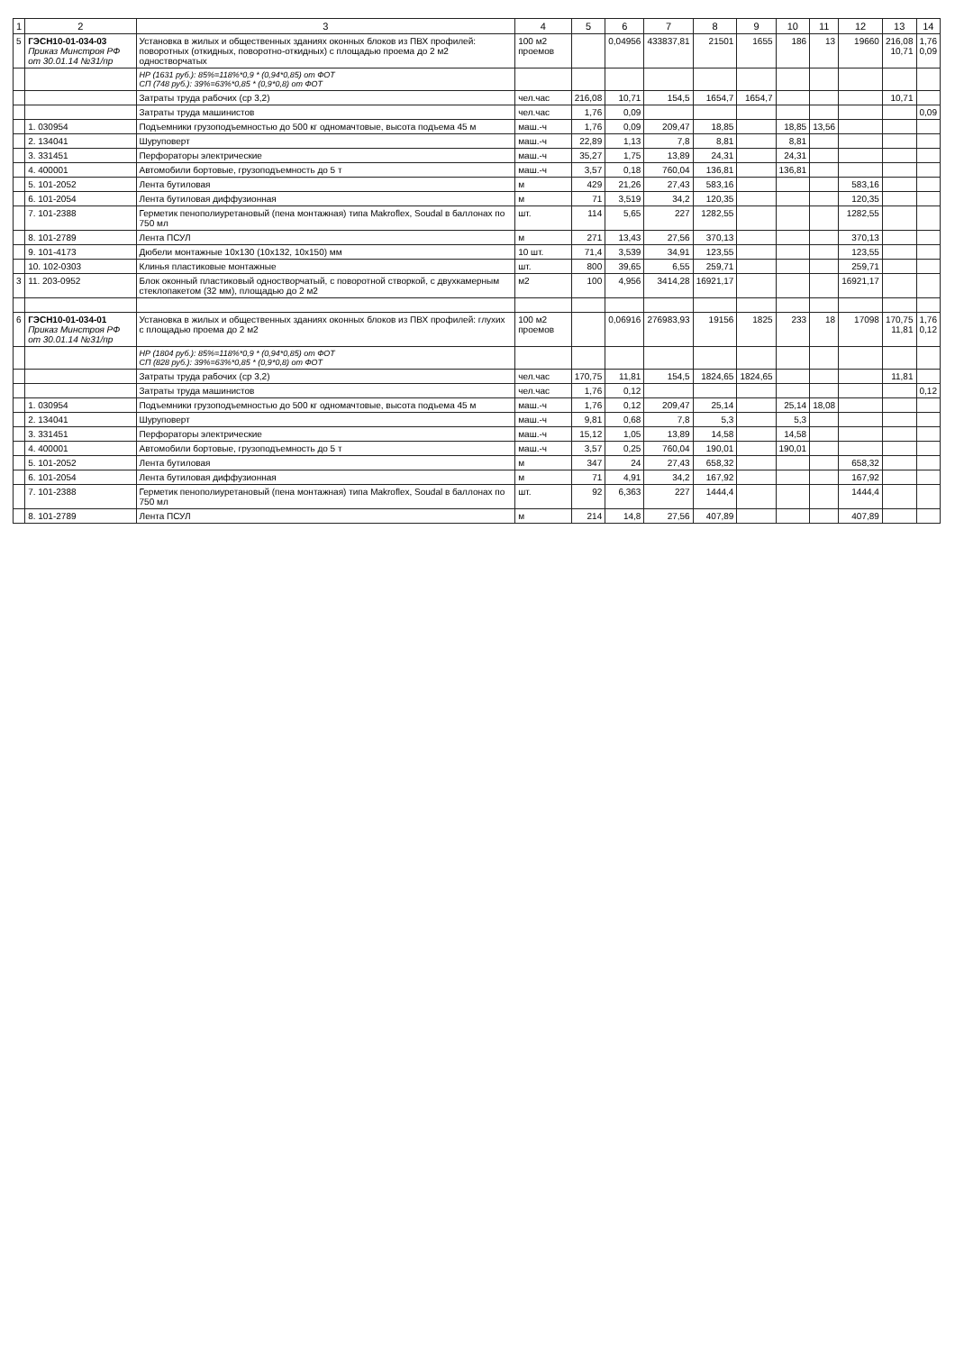| 1 | 2 | 3 | 4 | 5 | 6 | 7 | 8 | 9 | 10 | 11 | 12 | 13 | 14 |
| --- | --- | --- | --- | --- | --- | --- | --- | --- | --- | --- | --- | --- | --- |
| 5 | ГЭСН10-01-034-03 Приказ Минстроя РФ от 30.01.14 №31/пр | Установка в жилых и общественных зданиях оконных блоков из ПВХ профилей: поворотных (откидных, поворотно-откидных) с площадью проема до 2 м2 одностворчатых | 100 м2 проемов | | 0,04956 | 433837,81 | 21501 | 1655 | 186 | 13 | 19660 | 216,08 10,71 | 1,76 0,09 |
| | | НР (1631 руб.): 85%=118%*0,9 * (0,94*0,85) от ФОТ СП (748 руб.): 39%=63%*0,85 * (0,9*0,8) от ФОТ | | | | | | | | | | | |
| | | Затраты труда рабочих (ср 3,2) | чел.час | 216,08 | 10,71 | 154,5 | 1654,7 | 1654,7 | | | | 10,71 | |
| | | Затраты труда машинистов | чел.час | 1,76 | 0,09 | | | | | | | | 0,09 |
| | 1. 030954 | Подъемники грузоподъемностью до 500 кг одномачтовые, высота подъема 45 м | маш.-ч | 1,76 | 0,09 | 209,47 | 18,85 | | 18,85 | 13,56 | | | |
| | 2. 134041 | Шуруповерт | маш.-ч | 22,89 | 1,13 | 7,8 | 8,81 | | 8,81 | | | | |
| | 3. 331451 | Перфораторы электрические | маш.-ч | 35,27 | 1,75 | 13,89 | 24,31 | | 24,31 | | | | |
| | 4. 400001 | Автомобили бортовые, грузоподъемность до 5 т | маш.-ч | 3,57 | 0,18 | 760,04 | 136,81 | | 136,81 | | | | |
| | 5. 101-2052 | Лента бутиловая | м | 429 | 21,26 | 27,43 | 583,16 | | | | 583,16 | | |
| | 6. 101-2054 | Лента бутиловая диффузионная | м | 71 | 3,519 | 34,2 | 120,35 | | | | 120,35 | | |
| | 7. 101-2388 | Герметик пенополиуретановый (пена монтажная) типа Makroflex, Soudal в баллонах по 750 мл | шт. | 114 | 5,65 | 227 | 1282,55 | | | | 1282,55 | | |
| | 8. 101-2789 | Лента ПСУЛ | м | 271 | 13,43 | 27,56 | 370,13 | | | | 370,13 | | |
| | 9. 101-4173 | Дюбели монтажные 10х130 (10х132, 10х150) мм | 10 шт. | 71,4 | 3,539 | 34,91 | 123,55 | | | | 123,55 | | |
| | 10. 102-0303 | Клинья пластиковые монтажные | шт. | 800 | 39,65 | 6,55 | 259,71 | | | | 259,71 | | |
| 3 | 11. 203-0952 | Блок оконный пластиковый одностворчатый, с поворотной створкой, с двухкамерным стеклопакетом (32 мм), площадью до 2 м2 | м2 | 100 | 4,956 | 3414,28 | 16921,17 | | | | 16921,17 | | |
| 6 | ГЭСН10-01-034-01 Приказ Минстроя РФ от 30.01.14 №31/пр | Установка в жилых и общественных зданиях оконных блоков из ПВХ профилей: глухих с площадью проема до 2 м2 | 100 м2 проемов | | 0,06916 | 276983,93 | 19156 | 1825 | 233 | 18 | 17098 | 170,75 11,81 | 1,76 0,12 |
| | | НР (1804 руб.): 85%=118%*0,9 * (0,94*0,85) от ФОТ СП (828 руб.): 39%=63%*0,85 * (0,9*0,8) от ФОТ | | | | | | | | | | | |
| | | Затраты труда рабочих (ср 3,2) | чел.час | 170,75 | 11,81 | 154,5 | 1824,65 | 1824,65 | | | | 11,81 | |
| | | Затраты труда машинистов | чел.час | 1,76 | 0,12 | | | | | | | | 0,12 |
| | 1. 030954 | Подъемники грузоподъемностью до 500 кг одномачтовые, высота подъема 45 м | маш.-ч | 1,76 | 0,12 | 209,47 | 25,14 | | 25,14 | 18,08 | | | |
| | 2. 134041 | Шуруповерт | маш.-ч | 9,81 | 0,68 | 7,8 | 5,3 | | 5,3 | | | | |
| | 3. 331451 | Перфораторы электрические | маш.-ч | 15,12 | 1,05 | 13,89 | 14,58 | | 14,58 | | | | |
| | 4. 400001 | Автомобили бортовые, грузоподъемность до 5 т | маш.-ч | 3,57 | 0,25 | 760,04 | 190,01 | | 190,01 | | | | |
| | 5. 101-2052 | Лента бутиловая | м | 347 | 24 | 27,43 | 658,32 | | | | 658,32 | | |
| | 6. 101-2054 | Лента бутиловая диффузионная | м | 71 | 4,91 | 34,2 | 167,92 | | | | 167,92 | | |
| | 7. 101-2388 | Герметик пенополиуретановый (пена монтажная) типа Makroflex, Soudal в баллонах по 750 мл | шт. | 92 | 6,363 | 227 | 1444,4 | | | | 1444,4 | | |
| | 8. 101-2789 | Лента ПСУЛ | м | 214 | 14,8 | 27,56 | 407,89 | | | | 407,89 | | |